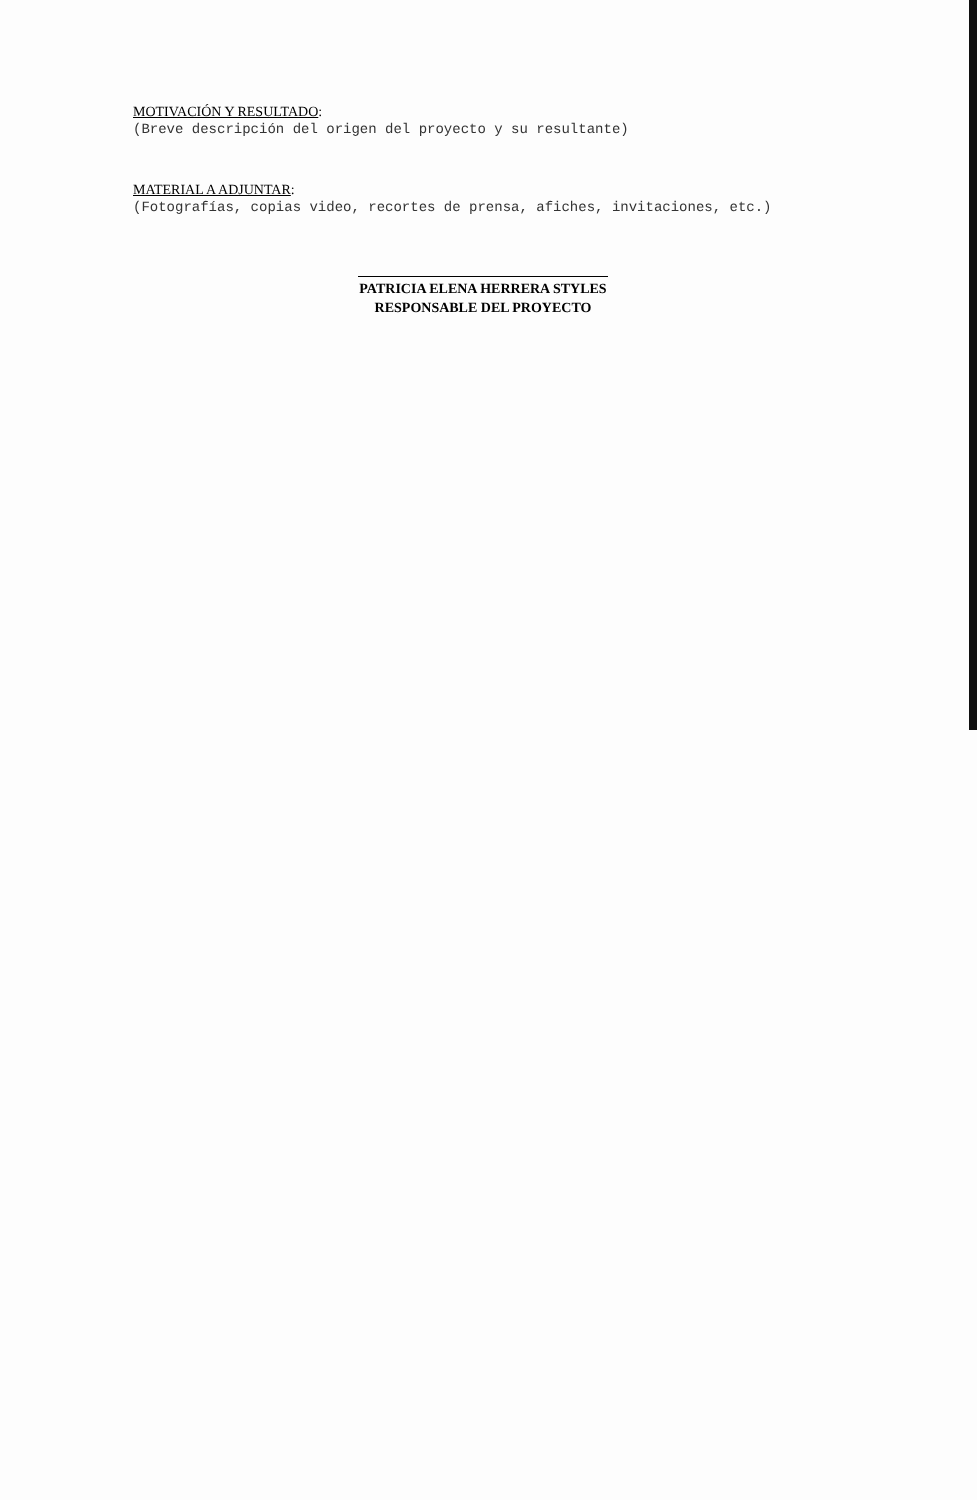MOTIVACIÓN Y RESULTADO:
(Breve descripción del origen del proyecto y su resultante)
MATERIAL A ADJUNTAR:
(Fotografías, copias video, recortes de prensa, afiches, invitaciones, etc.)
PATRICIA ELENA HERRERA STYLES
RESPONSABLE DEL PROYECTO